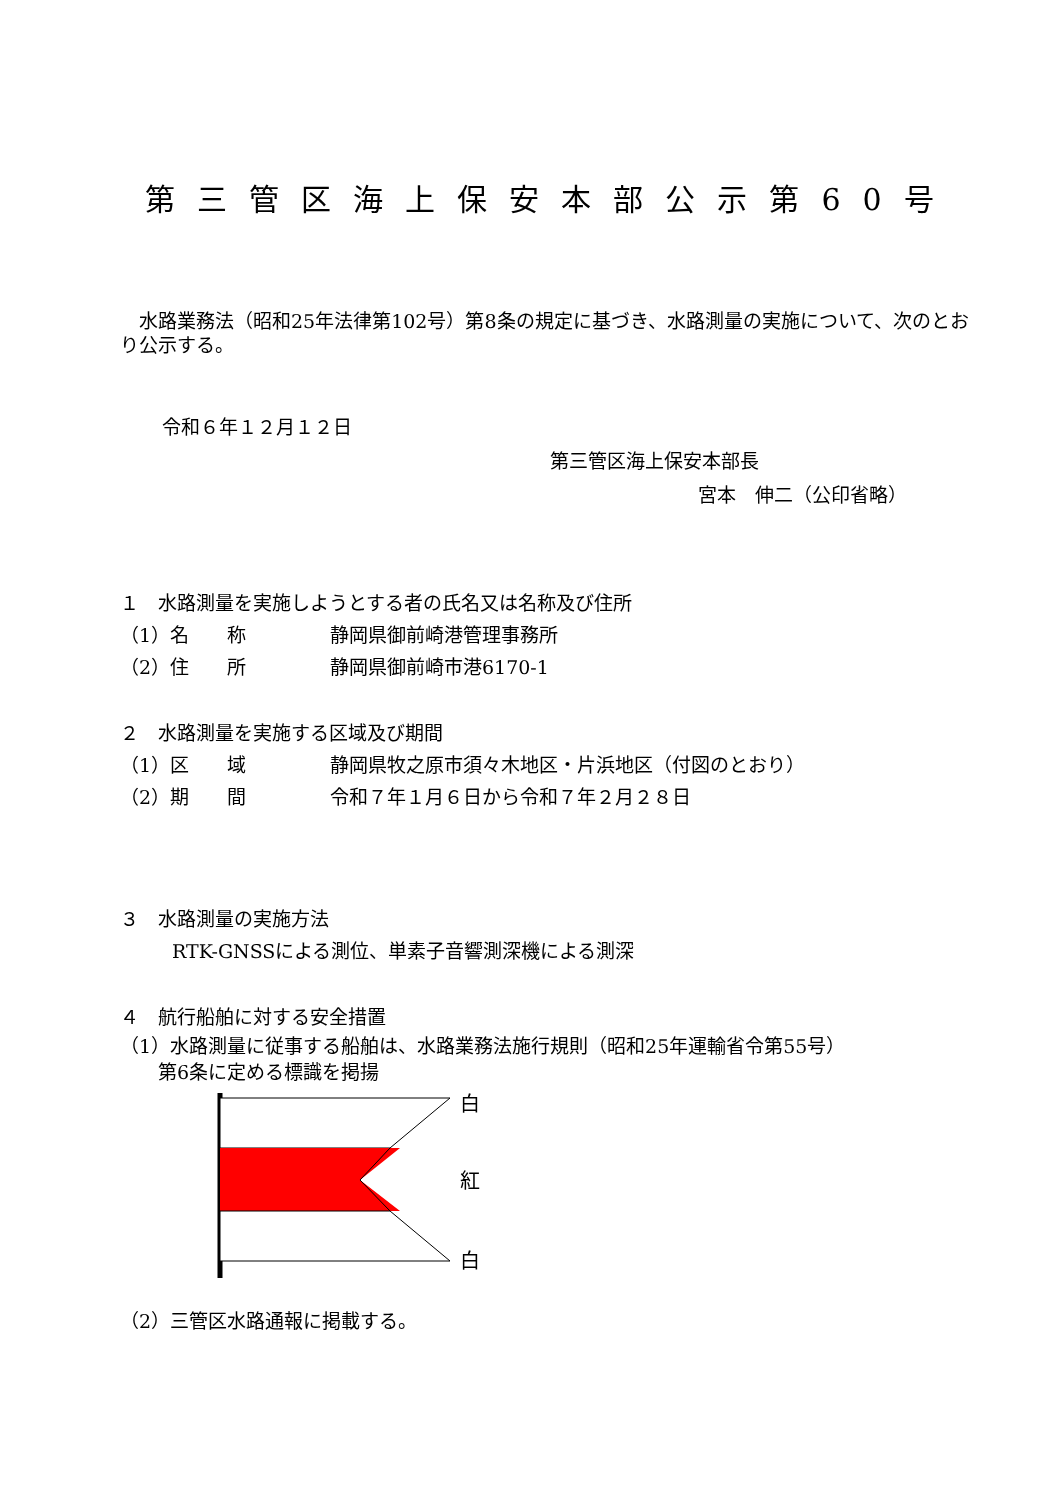第三管区海上保安本部公示第60号
　水路業務法（昭和25年法律第102号）第8条の規定に基づき、水路測量の実施について、次のとおり公示する。
令和６年１２月１２日
第三管区海上保安本部長
宮本　伸二（公印省略）
１　水路測量を実施しようとする者の氏名又は名称及び住所
（1） 名　　称 静岡県御前崎港管理事務所
（2） 住　　所 静岡県御前崎市港6170-1
２　水路測量を実施する区域及び期間
（1） 区　　域 静岡県牧之原市須々木地区・片浜地区（付図のとおり）
（2） 期　　間 令和７年１月６日から令和７年２月２８日
３　水路測量の実施方法
RTK-GNSSによる測位、単素子音響測深機による測深
４　航行船舶に対する安全措置
（1）水路測量に従事する船舶は、水路業務法施行規則（昭和25年運輸省令第55号）
　　第6条に定める標識を掲揚
白
紅
白
（2）三管区水路通報に掲載する。